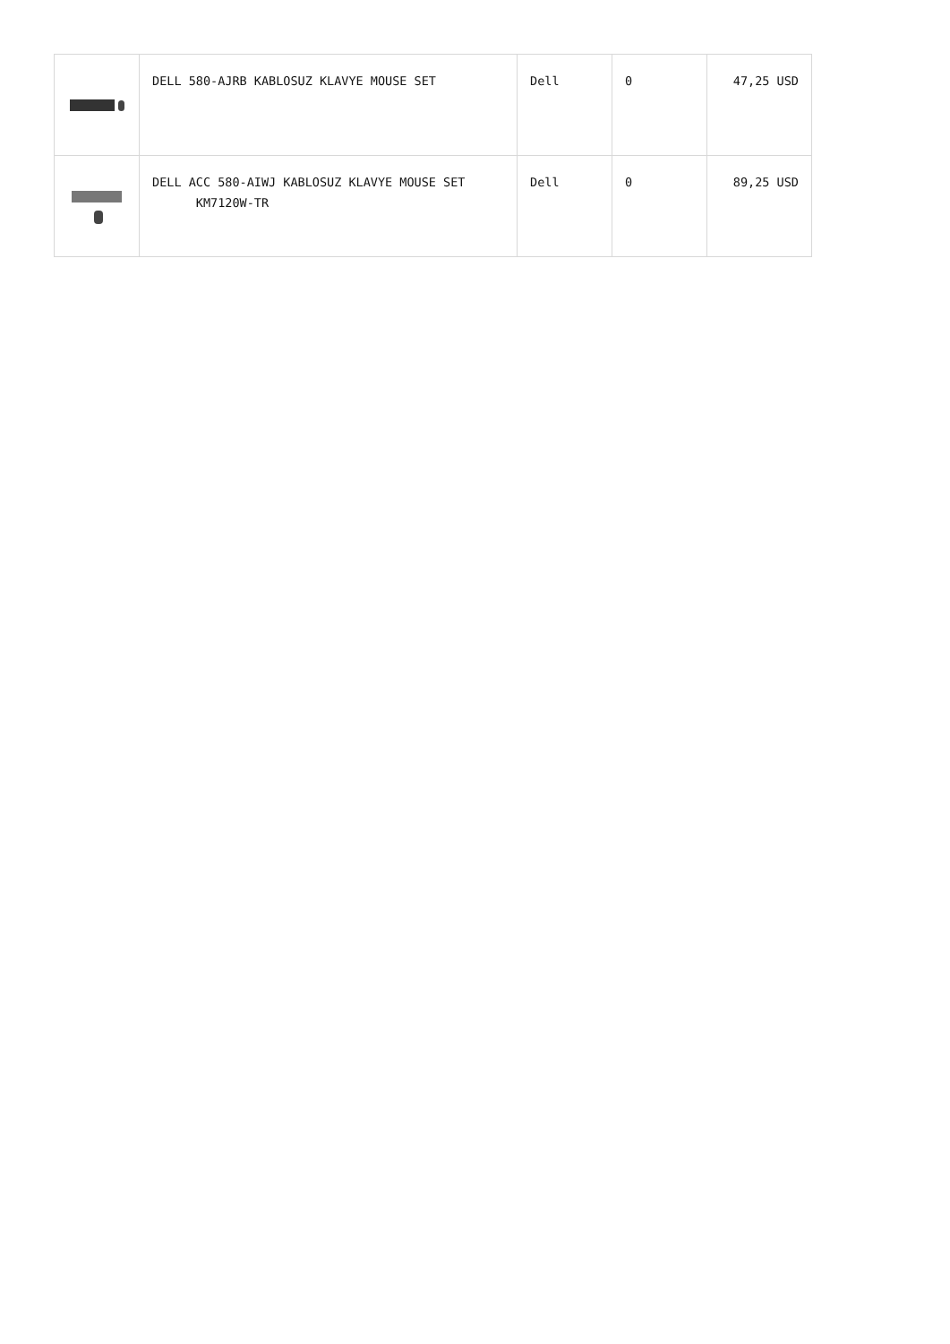| | DELL 580-AJRB KABLOSUZ KLAVYE MOUSE SET | Dell | 0 | 47,25 USD |
| | DELL ACC 580-AIWJ KABLOSUZ KLAVYE MOUSE SET KM7120W-TR | Dell | 0 | 89,25 USD |